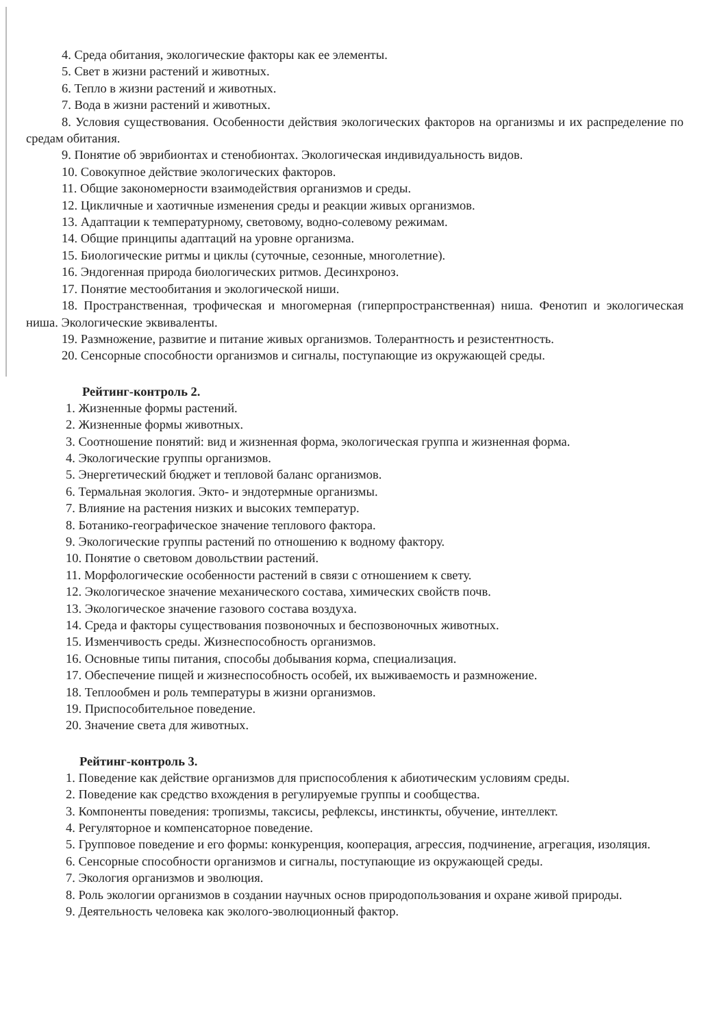4. Среда обитания, экологические факторы как ее элементы.
5. Свет в жизни растений и животных.
6. Тепло в жизни растений и животных.
7. Вода в жизни растений и животных.
8. Условия существования. Особенности действия экологических факторов на организмы и их распределение по средам обитания.
9. Понятие об эврибионтах и стенобионтах. Экологическая индивидуальность видов.
10. Совокупное действие экологических факторов.
11. Общие закономерности взаимодействия организмов и среды.
12. Цикличные и хаотичные изменения среды и реакции живых организмов.
13. Адаптации к температурному, световому, водно-солевому режимам.
14. Общие принципы адаптаций на уровне организма.
15. Биологические ритмы и циклы (суточные, сезонные, многолетние).
16. Эндогенная природа биологических ритмов. Десинхроноз.
17. Понятие местообитания и экологической ниши.
18. Пространственная, трофическая и многомерная (гиперпространственная) ниша. Фенотип и экологическая ниша. Экологические эквиваленты.
19. Размножение, развитие и питание живых организмов. Толерантность и резистентность.
20. Сенсорные способности организмов и сигналы, поступающие из окружающей среды.
Рейтинг-контроль 2.
1. Жизненные формы растений.
2. Жизненные формы животных.
3. Соотношение понятий: вид и жизненная форма, экологическая группа и жизненная форма.
4. Экологические группы организмов.
5. Энергетический бюджет и тепловой баланс организмов.
6. Термальная экология. Экто- и эндотермные организмы.
7. Влияние на растения низких и высоких температур.
8. Ботанико-географическое значение теплового фактора.
9. Экологические группы растений по отношению к водному фактору.
10. Понятие о световом довольствии растений.
11. Морфологические особенности растений в связи с отношением к свету.
12. Экологическое значение механического состава, химических свойств почв.
13. Экологическое значение газового состава воздуха.
14. Среда и факторы существования позвоночных и беспозвоночных животных.
15. Изменчивость среды. Жизнеспособность организмов.
16. Основные типы питания, способы добывания корма, специализация.
17. Обеспечение пищей и жизнеспособность особей, их выживаемость и размножение.
18. Теплообмен и роль температуры в жизни организмов.
19. Приспособительное поведение.
20. Значение света для животных.
Рейтинг-контроль 3.
1. Поведение как действие организмов для приспособления к абиотическим условиям среды.
2. Поведение как средство вхождения в регулируемые группы и сообщества.
3. Компоненты поведения: тропизмы, таксисы, рефлексы, инстинкты, обучение, интеллект.
4. Регуляторное и компенсаторное поведение.
5. Групповое поведение и его формы: конкуренция, кооперация, агрессия, подчинение, агрегация, изоляция.
6. Сенсорные способности организмов и сигналы, поступающие из окружающей среды.
7. Экология организмов и эволюция.
8. Роль экологии организмов в создании научных основ природопользования и охране живой природы.
9. Деятельность человека как эколого-эволюционный фактор.